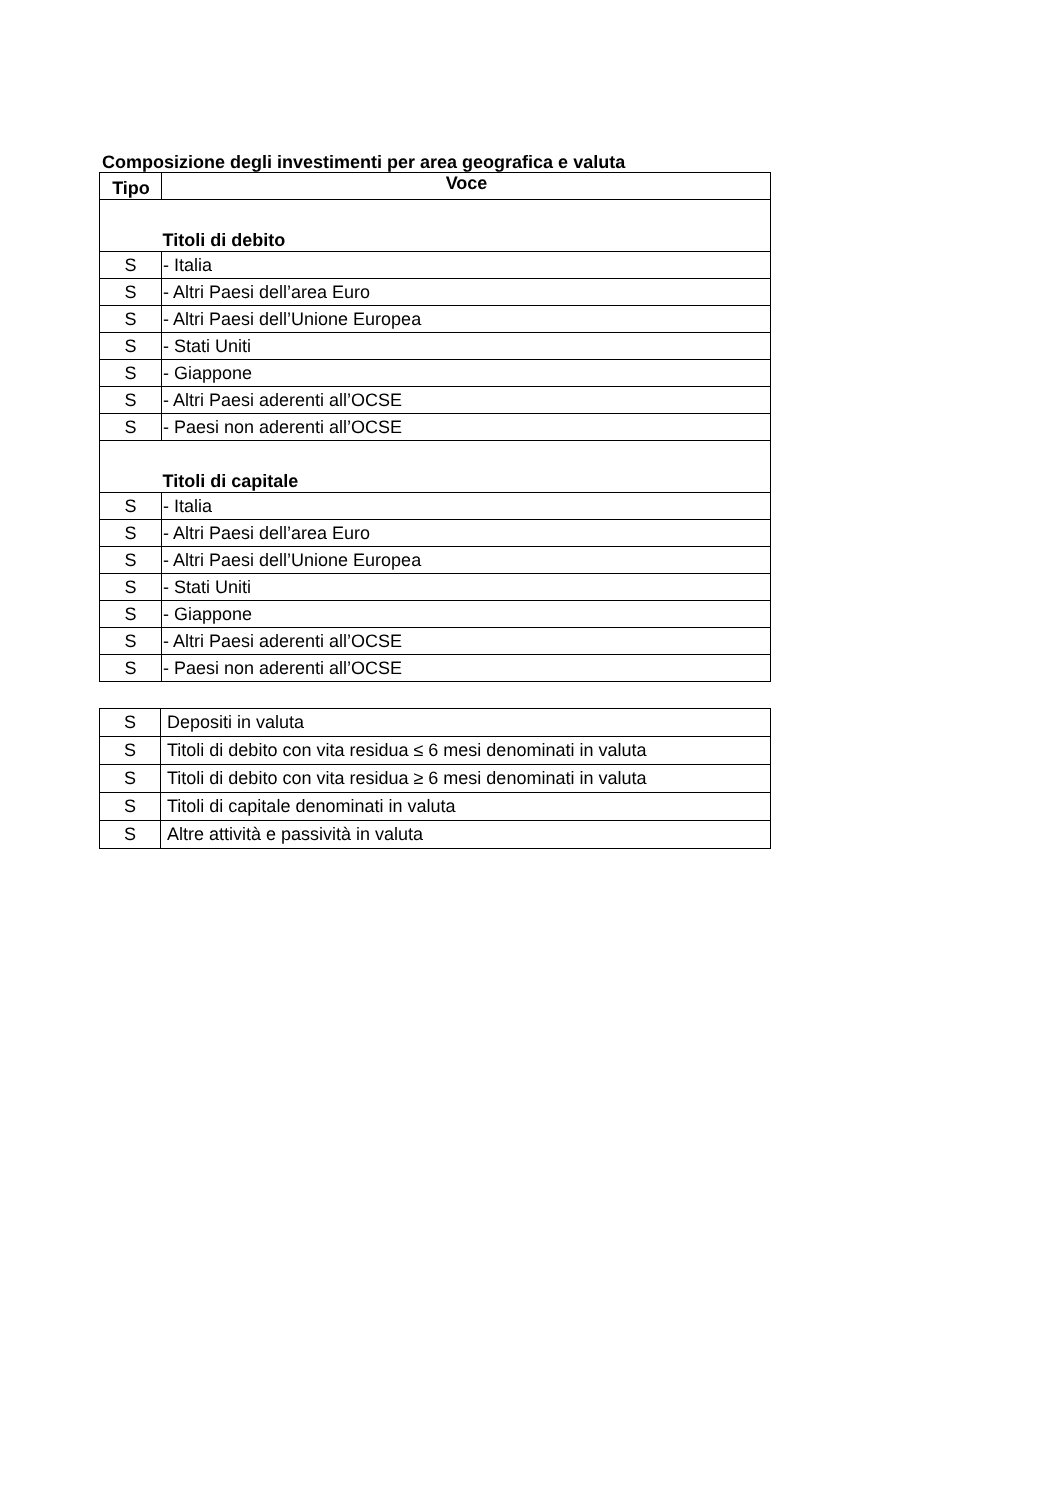Composizione degli investimenti per area geografica e valuta
| Tipo | Voce |
| --- | --- |
| | Titoli di debito |
| S | - Italia |
| S | - Altri Paesi dell’area Euro |
| S | - Altri Paesi dell’Unione Europea |
| S | - Stati Uniti |
| S | - Giappone |
| S | - Altri Paesi aderenti all’OCSE |
| S | - Paesi non aderenti all’OCSE |
| | Titoli di capitale |
| S | - Italia |
| S | - Altri Paesi dell’area Euro |
| S | - Altri Paesi dell’Unione Europea |
| S | - Stati Uniti |
| S | - Giappone |
| S | - Altri Paesi aderenti all’OCSE |
| S | - Paesi non aderenti all’OCSE |
| S | Depositi in valuta |
| S | Titoli di debito con vita residua ≤ 6 mesi denominati in valuta |
| S | Titoli di debito con vita residua ≥ 6 mesi denominati in valuta |
| S | Titoli di capitale denominati in valuta |
| S | Altre attività e passività in valuta |